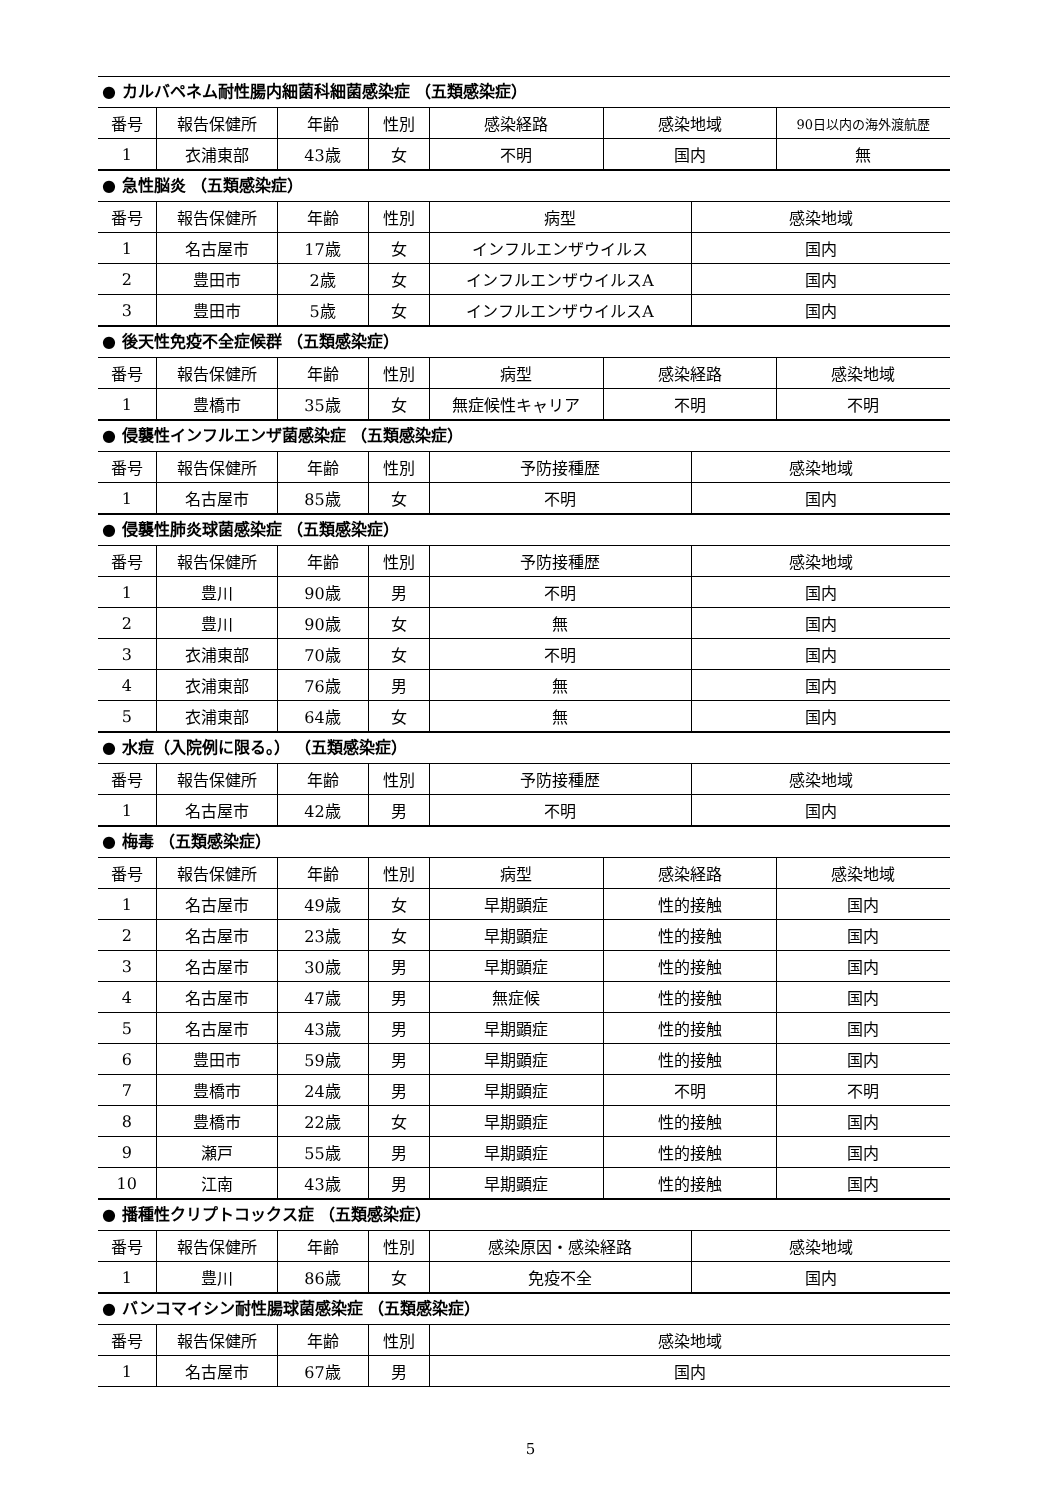● カルバペネム耐性腸内細菌科細菌感染症 （五類感染症）
| 番号 | 報告保健所 | 年齢 | 性別 | 感染経路 | 感染地域 | 90日以内の海外渡航歴 |
| --- | --- | --- | --- | --- | --- | --- |
| 1 | 衣浦東部 | 43歳 | 女 | 不明 | 国内 | 無 |
● 急性脳炎 （五類感染症）
| 番号 | 報告保健所 | 年齢 | 性別 | 病型 | 感染地域 |
| --- | --- | --- | --- | --- | --- |
| 1 | 名古屋市 | 17歳 | 女 | インフルエンザウイルス | 国内 |
| 2 | 豊田市 | 2歳 | 女 | インフルエンザウイルスA | 国内 |
| 3 | 豊田市 | 5歳 | 女 | インフルエンザウイルスA | 国内 |
● 後天性免疫不全症候群 （五類感染症）
| 番号 | 報告保健所 | 年齢 | 性別 | 病型 | 感染経路 | 感染地域 |
| --- | --- | --- | --- | --- | --- | --- |
| 1 | 豊橋市 | 35歳 | 女 | 無症候性キャリア | 不明 | 不明 |
● 侵襲性インフルエンザ菌感染症 （五類感染症）
| 番号 | 報告保健所 | 年齢 | 性別 | 予防接種歴 | 感染地域 |
| --- | --- | --- | --- | --- | --- |
| 1 | 名古屋市 | 85歳 | 女 | 不明 | 国内 |
● 侵襲性肺炎球菌感染症 （五類感染症）
| 番号 | 報告保健所 | 年齢 | 性別 | 予防接種歴 | 感染地域 |
| --- | --- | --- | --- | --- | --- |
| 1 | 豊川 | 90歳 | 男 | 不明 | 国内 |
| 2 | 豊川 | 90歳 | 女 | 無 | 国内 |
| 3 | 衣浦東部 | 70歳 | 女 | 不明 | 国内 |
| 4 | 衣浦東部 | 76歳 | 男 | 無 | 国内 |
| 5 | 衣浦東部 | 64歳 | 女 | 無 | 国内 |
● 水痘（入院例に限る。） （五類感染症）
| 番号 | 報告保健所 | 年齢 | 性別 | 予防接種歴 | 感染地域 |
| --- | --- | --- | --- | --- | --- |
| 1 | 名古屋市 | 42歳 | 男 | 不明 | 国内 |
● 梅毒 （五類感染症）
| 番号 | 報告保健所 | 年齢 | 性別 | 病型 | 感染経路 | 感染地域 |
| --- | --- | --- | --- | --- | --- | --- |
| 1 | 名古屋市 | 49歳 | 女 | 早期顕症 | 性的接触 | 国内 |
| 2 | 名古屋市 | 23歳 | 女 | 早期顕症 | 性的接触 | 国内 |
| 3 | 名古屋市 | 30歳 | 男 | 早期顕症 | 性的接触 | 国内 |
| 4 | 名古屋市 | 47歳 | 男 | 無症候 | 性的接触 | 国内 |
| 5 | 名古屋市 | 43歳 | 男 | 早期顕症 | 性的接触 | 国内 |
| 6 | 豊田市 | 59歳 | 男 | 早期顕症 | 性的接触 | 国内 |
| 7 | 豊橋市 | 24歳 | 男 | 早期顕症 | 不明 | 不明 |
| 8 | 豊橋市 | 22歳 | 女 | 早期顕症 | 性的接触 | 国内 |
| 9 | 瀬戸 | 55歳 | 男 | 早期顕症 | 性的接触 | 国内 |
| 10 | 江南 | 43歳 | 男 | 早期顕症 | 性的接触 | 国内 |
● 播種性クリプトコックス症 （五類感染症）
| 番号 | 報告保健所 | 年齢 | 性別 | 感染原因・感染経路 | 感染地域 |
| --- | --- | --- | --- | --- | --- |
| 1 | 豊川 | 86歳 | 女 | 免疫不全 | 国内 |
● バンコマイシン耐性腸球菌感染症 （五類感染症）
| 番号 | 報告保健所 | 年齢 | 性別 | 感染地域 |
| --- | --- | --- | --- | --- |
| 1 | 名古屋市 | 67歳 | 男 | 国内 |
5